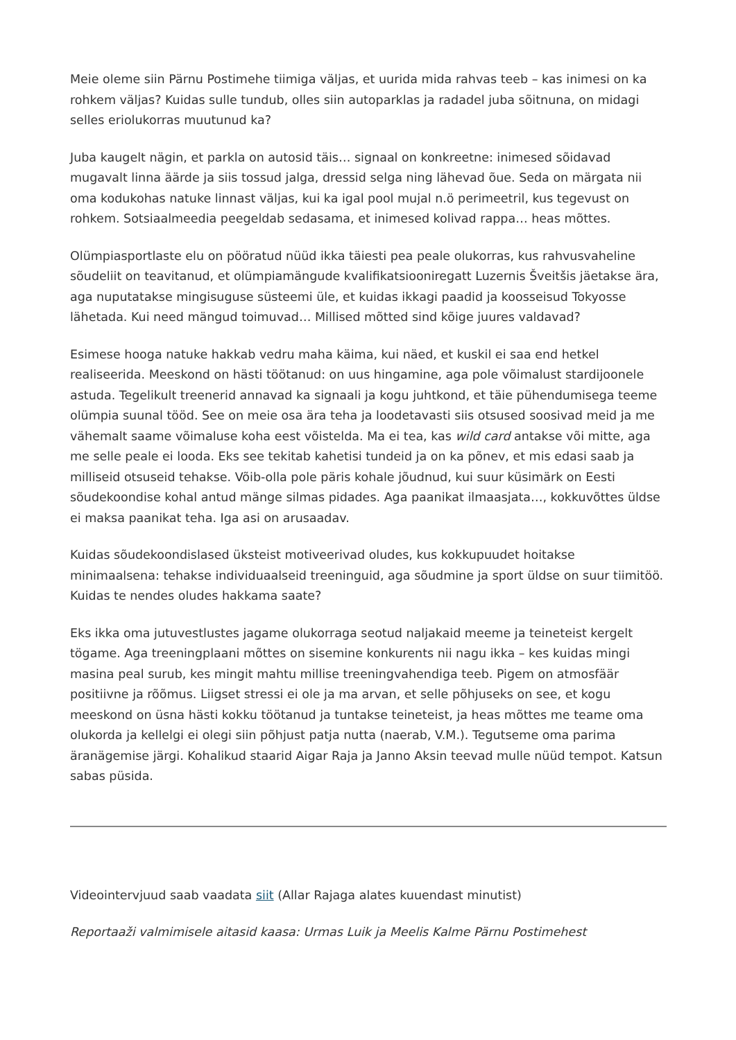Meie oleme siin Pärnu Postimehe tiimiga väljas, et uurida mida rahvas teeb – kas inimesi on ka rohkem väljas? Kuidas sulle tundub, olles siin autoparklas ja radadel juba sõitnuna, on midagi selles eriolukorras muutunud ka?
Juba kaugelt nägin, et parkla on autosid täis… signaal on konkreetne: inimesed sõidavad mugavalt linna äärde ja siis tossud jalga, dressid selga ning lähevad õue. Seda on märgata nii oma kodukohas natuke linnast väljas, kui ka igal pool mujal n.ö perimeetril, kus tegevust on rohkem. Sotsiaalmeedia peegeldab sedasama, et inimesed kolivad rappa… heas mõttes.
Olümpiasportlaste elu on pööratud nüüd ikka täiesti pea peale olukorras, kus rahvusvaheline sõudeliit on teavitanud, et olümpiamängude kvalifikatsiooniregatt Luzernis Šveitšis jäetakse ära, aga nuputatakse mingisuguse süsteemi üle, et kuidas ikkagi paadid ja koosseisud Tokyosse lähetada. Kui need mängud toimuvad… Millised mõtted sind kõige juures valdavad?
Esimese hooga natuke hakkab vedru maha käima, kui näed, et kuskil ei saa end hetkel realiseerida. Meeskond on hästi töötanud: on uus hingamine, aga pole võimalust stardijoonele astuda. Tegelikult treenerid annavad ka signaali ja kogu juhtkond, et täie pühendumisega teeme olümpia suunal tööd. See on meie osa ära teha ja loodetavasti siis otsused soosivad meid ja me vähemalt saame võimaluse koha eest võistelda. Ma ei tea, kas wild card antakse või mitte, aga me selle peale ei looda. Eks see tekitab kahetisi tundeid ja on ka põnev, et mis edasi saab ja milliseid otsuseid tehakse. Võib-olla pole päris kohale jõudnud, kui suur küsimärk on Eesti sõudekoondise kohal antud mänge silmas pidades. Aga paanikat ilmaasjata…, kokkuvõttes üldse ei maksa paanikat teha. Iga asi on arusaadav.
Kuidas sõudekoondislased üksteist motiveerivad oludes, kus kokkupuudet hoitakse minimaalsena: tehakse individuaalseid treeninguid, aga sõudmine ja sport üldse on suur tiimitöö. Kuidas te nendes oludes hakkama saate?
Eks ikka oma jutuvestlustes jagame olukorraga seotud naljakaid meeme ja teineteist kergelt tögame. Aga treeningplaani mõttes on sisemine konkurents nii nagu ikka – kes kuidas mingi masina peal surub, kes mingit mahtu millise treeningvahendiga teeb. Pigem on atmosfäär positiivne ja rõõmus. Liigset stressi ei ole ja ma arvan, et selle põhjuseks on see, et kogu meeskond on üsna hästi kokku töötanud ja tuntakse teineteist, ja heas mõttes me teame oma olukorda ja kellelgi ei olegi siin põhjust patja nutta (naerab, V.M.). Tegutseme oma parima äranägemise järgi. Kohalikud staarid Aigar Raja ja Janno Aksin teevad mulle nüüd tempot. Katsun sabas püsida.
Videointervjuud saab vaadata siit (Allar Rajaga alates kuuendast minutist)
Reportaaži valmimisele aitasid kaasa: Urmas Luik ja Meelis Kalme Pärnu Postimehest